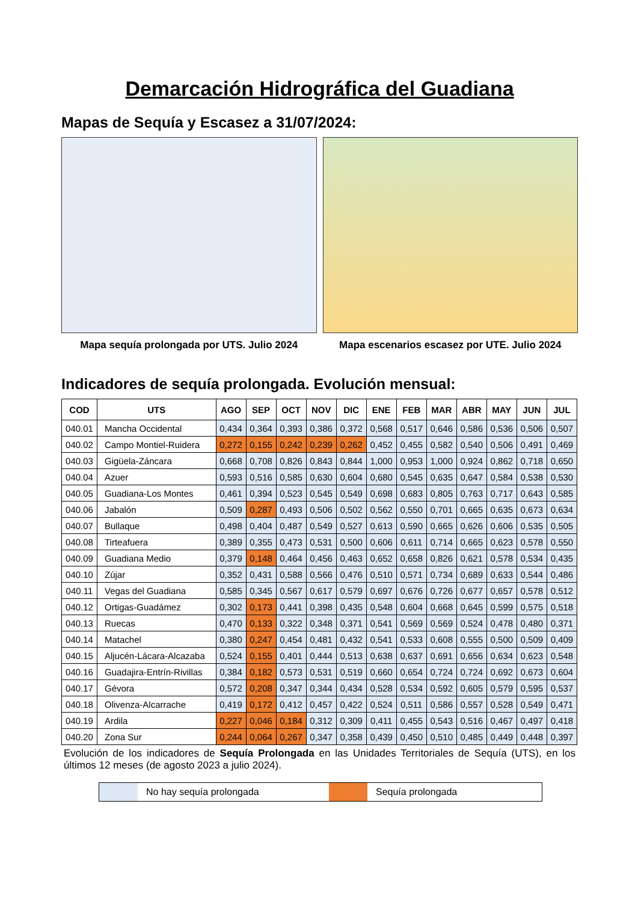Demarcación Hidrográfica del Guadiana
Mapas de Sequía y Escasez a 31/07/2024:
Mapa sequía prolongada por UTS. Julio 2024 Mapa escenarios escasez por UTE. Julio 2024
Indicadores de sequía prolongada. Evolución mensual:
| COD | UTS | AGO | SEP | OCT | NOV | DIC | ENE | FEB | MAR | ABR | MAY | JUN | JUL |
| --- | --- | --- | --- | --- | --- | --- | --- | --- | --- | --- | --- | --- | --- |
| 040.01 | Mancha Occidental | 0,434 | 0,364 | 0,393 | 0,386 | 0,372 | 0,568 | 0,517 | 0,646 | 0,586 | 0,536 | 0,506 | 0,507 |
| 040.02 | Campo Montiel-Ruidera | 0,272 | 0,155 | 0,242 | 0,239 | 0,262 | 0,452 | 0,455 | 0,582 | 0,540 | 0,506 | 0,491 | 0,469 |
| 040.03 | Gigüela-Záncara | 0,668 | 0,708 | 0,826 | 0,843 | 0,844 | 1,000 | 0,953 | 1,000 | 0,924 | 0,862 | 0,718 | 0,650 |
| 040.04 | Azuer | 0,593 | 0,516 | 0,585 | 0,630 | 0,604 | 0,680 | 0,545 | 0,635 | 0,647 | 0,584 | 0,538 | 0,530 |
| 040.05 | Guadiana-Los Montes | 0,461 | 0,394 | 0,523 | 0,545 | 0,549 | 0,698 | 0,683 | 0,805 | 0,763 | 0,717 | 0,643 | 0,585 |
| 040.06 | Jabalón | 0,509 | 0,287 | 0,493 | 0,506 | 0,502 | 0,562 | 0,550 | 0,701 | 0,665 | 0,635 | 0,673 | 0,634 |
| 040.07 | Bullaque | 0,498 | 0,404 | 0,487 | 0,549 | 0,527 | 0,613 | 0,590 | 0,665 | 0,626 | 0,606 | 0,535 | 0,505 |
| 040.08 | Tirteafuera | 0,389 | 0,355 | 0,473 | 0,531 | 0,500 | 0,606 | 0,611 | 0,714 | 0,665 | 0,623 | 0,578 | 0,550 |
| 040.09 | Guadiana Medio | 0,379 | 0,148 | 0,464 | 0,456 | 0,463 | 0,652 | 0,658 | 0,826 | 0,621 | 0,578 | 0,534 | 0,435 |
| 040.10 | Zújar | 0,352 | 0,431 | 0,588 | 0,566 | 0,476 | 0,510 | 0,571 | 0,734 | 0,689 | 0,633 | 0,544 | 0,486 |
| 040.11 | Vegas del Guadiana | 0,585 | 0,345 | 0,567 | 0,617 | 0,579 | 0,697 | 0,676 | 0,726 | 0,677 | 0,657 | 0,578 | 0,512 |
| 040.12 | Ortigas-Guadámez | 0,302 | 0,173 | 0,441 | 0,398 | 0,435 | 0,548 | 0,604 | 0,668 | 0,645 | 0,599 | 0,575 | 0,518 |
| 040.13 | Ruecas | 0,470 | 0,133 | 0,322 | 0,348 | 0,371 | 0,541 | 0,569 | 0,569 | 0,524 | 0,478 | 0,480 | 0,371 |
| 040.14 | Matachel | 0,380 | 0,247 | 0,454 | 0,481 | 0,432 | 0,541 | 0,533 | 0,608 | 0,555 | 0,500 | 0,509 | 0,409 |
| 040.15 | Aljucén-Lácara-Alcazaba | 0,524 | 0,155 | 0,401 | 0,444 | 0,513 | 0,638 | 0,637 | 0,691 | 0,656 | 0,634 | 0,623 | 0,548 |
| 040.16 | Guadajira-Entrín-Rivillas | 0,384 | 0,182 | 0,573 | 0,531 | 0,519 | 0,660 | 0,654 | 0,724 | 0,724 | 0,692 | 0,673 | 0,604 |
| 040.17 | Gévora | 0,572 | 0,208 | 0,347 | 0,344 | 0,434 | 0,528 | 0,534 | 0,592 | 0,605 | 0,579 | 0,595 | 0,537 |
| 040.18 | Olivenza-Alcarrache | 0,419 | 0,172 | 0,412 | 0,457 | 0,422 | 0,524 | 0,511 | 0,586 | 0,557 | 0,528 | 0,549 | 0,471 |
| 040.19 | Ardila | 0,227 | 0,046 | 0,184 | 0,312 | 0,309 | 0,411 | 0,455 | 0,543 | 0,516 | 0,467 | 0,497 | 0,418 |
| 040.20 | Zona Sur | 0,244 | 0,064 | 0,267 | 0,347 | 0,358 | 0,439 | 0,450 | 0,510 | 0,485 | 0,449 | 0,448 | 0,397 |
Evolución de los indicadores de Sequía Prolongada en las Unidades Territoriales de Sequía (UTS), en los últimos 12 meses (de agosto 2023 a julio 2024).
No hay sequía prolongada Sequía prolongada